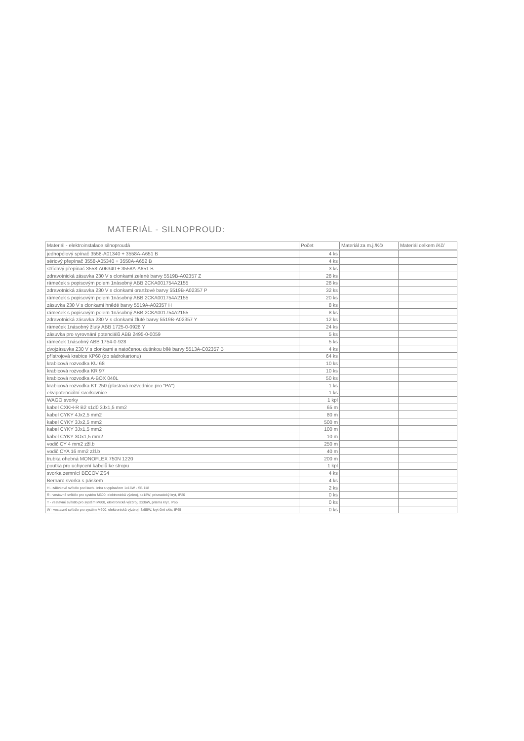MATERIÁL - SILNOPROUD:
| Materiál - elektroinstalace silnoproudá | Počet | Materiál za m.j./Kč/ | Materiál celkem /Kč/ |
| --- | --- | --- | --- |
| jednopólový spínač 3558-A01340 + 3558A-A651 B | 4 ks | | |
| sériový přepínač 3558-A05340 + 3558A-A652 B | 4 ks | | |
| střídavý přepínač 3558-A06340 + 3558A-A651 B | 3 ks | | |
| zdravotnická zásuvka 230 V s clonkami zelené barvy 5519B-A02357 Z | 28 ks | | |
| rámeček s popisovým polem 1násobný ABB 2CKA001754A2155 | 28 ks | | |
| zdravotnická zásuvka 230 V s clonkami oranžové barvy 5519B-A02357 P | 32 ks | | |
| rámeček s popisovým polem 1násobný ABB 2CKA001754A2155 | 20 ks | | |
| zásuvka 230 V s clonkami hnědé barvy 5519A-A02357 H | 8 ks | | |
| rámeček s popisovým polem 1násobný ABB 2CKA001754A2155 | 8 ks | | |
| zdravotnická zásuvka 230 V s clonkami žluté barvy 5519B-A02357 Y | 12 ks | | |
| rámeček 1násobný žlutý ABB 1725-0-0928 Y | 24 ks | | |
| zásuvka pro vyrovnání potenciálů ABB 2495-0-0059 | 5 ks | | |
| rámeček 1násobný ABB 1754-0-928 | 5 ks | | |
| dvojzásuvka 230 V s clonkami a natočenou dutinkou bílé barvy 5513A-C02357 B | 4 ks | | |
| přístrojová krabice KP68 (do sádrokartonu) | 64 ks | | |
| krabicová rozvodka KU 68 | 10 ks | | |
| krabicová rozvodka KR 97 | 10 ks | | |
| krabicová rozvodka A-BOX 040L | 50 ks | | |
| krabicová rozvodka KT 250 (plastová rozvodnice pro "PA") | 1 ks | | |
| ekvipotenciální svorkovnice | 1 ks | | |
| WAGO svorky | 1 kpl | | |
| kabel CXKH-R B2 s1d0 3Jx1,5 mm2 | 65 m | | |
| kabel CYKY 4Jx2,5 mm2 | 80 m | | |
| kabel CYKY 3Jx2,5 mm2 | 500 m | | |
| kabel CYKY 3Jx1,5 mm2 | 100 m | | |
| kabel CYKY 3Ox1,5 mm2 | 10 m | | |
| vodič CY 4 mm2 zžl.b | 250 m | | |
| vodič CYA 16 mm2 zžl.b | 40 m | | |
| trubka ohebná MONOFLEX 750N 1220 | 200 m | | |
| poutka pro uchycení kabelů ke stropu | 1 kpl | | |
| svorka zemnící BECOV ZS4 | 4 ks | | |
| Bernard svorka s páskem | 4 ks | | |
| H - zářivkové svítidlo pod kuch. linku s vypínačem 1x18W - SB 118 | 2 ks | | |
| R - vestavné svítidlo pro systém M600, elektronická výzbroj, 4x18W, prismatický kryt, IP20 | 0 ks | | |
| T - vestavné svítidlo pro systém M600, elektronická výzbroj, 3x36W, prisma kryt, IP65 | 0 ks | | |
| W - vestavné svítidlo pro systém M600, elektronická výzbroj, 3x55W, kryt čiré sklo, IP65 | 0 ks | | |